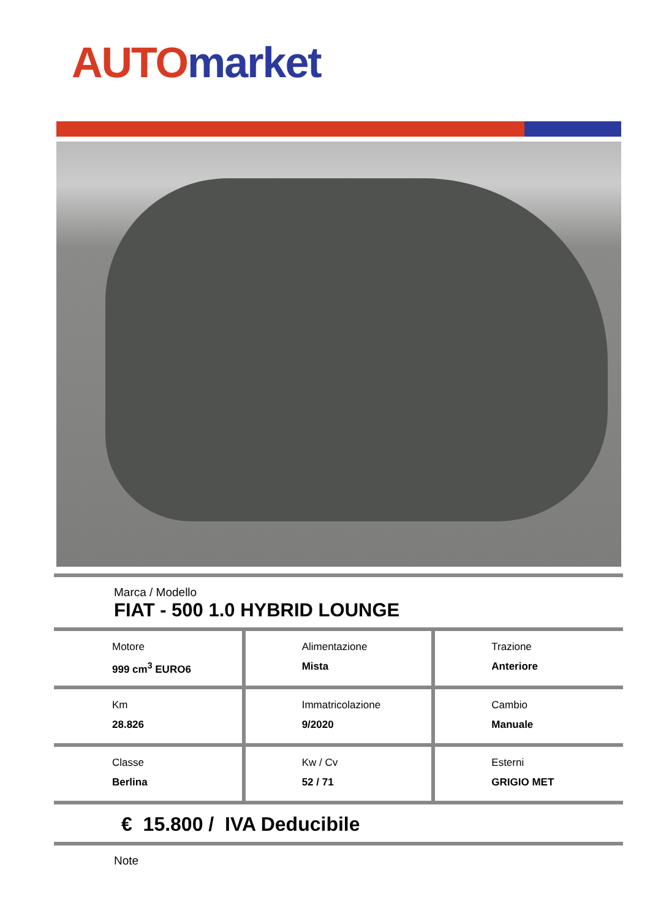AUTO market
Marca / Modello
FIAT - 500 1.0 HYBRID LOUNGE
| Motore 999 cm<sup>3</sup> EURO6 | Alimentazione Mista | Trazione Anteriore |
| Km 28.826 | Immatricolazione 9/2020 | Cambio Manuale |
| Classe Berlina | Kw / Cv 52 / 71 | Esterni GRIGIO MET |
€ 15.800 / IVA Deducibile
Note